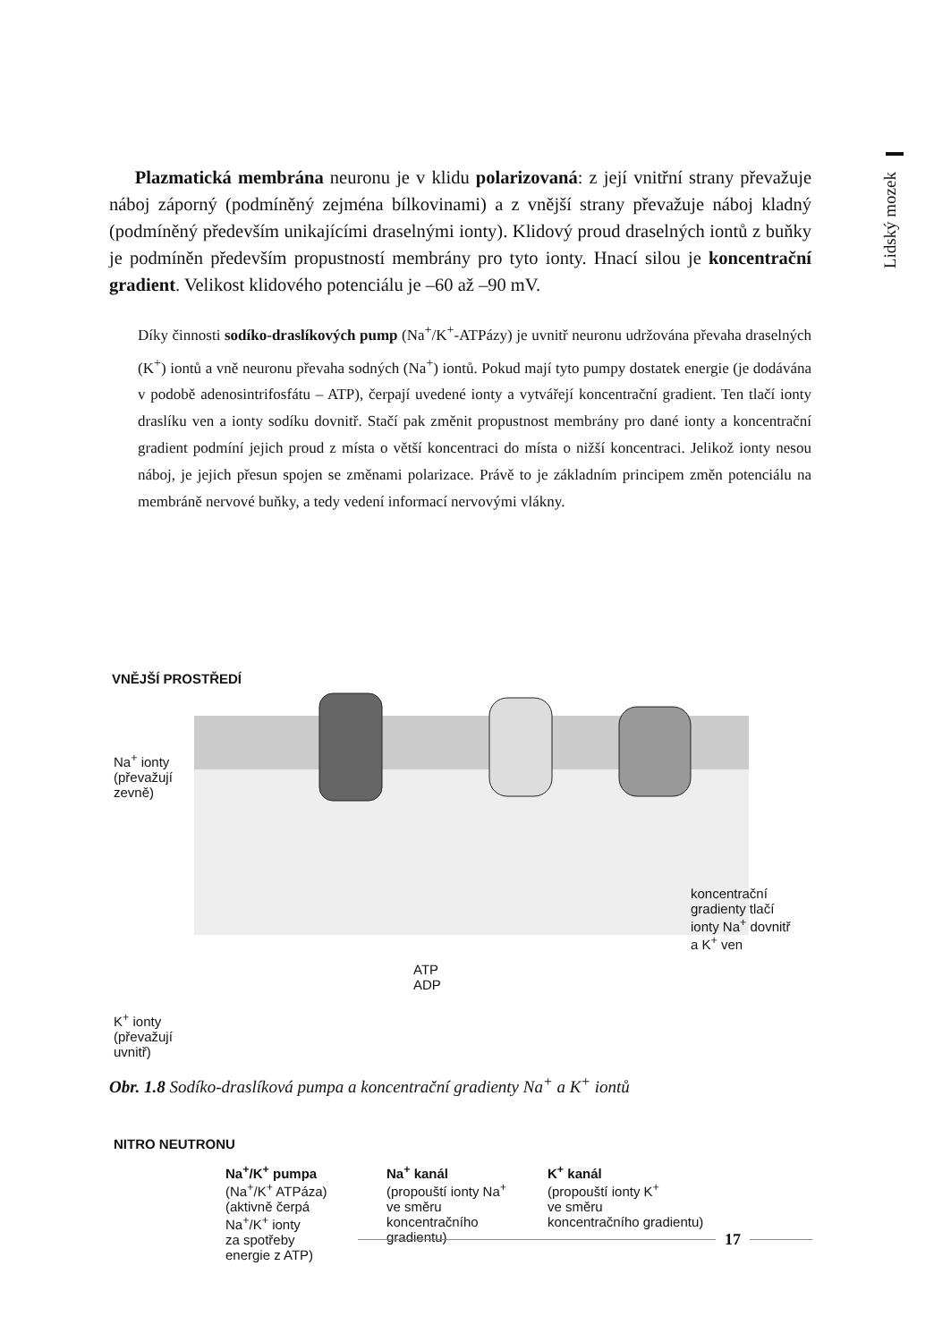Lidský mozek
Plazmatická membrána neuronu je v klidu polarizovaná: z její vnitřní strany převažuje náboj záporný (podmíněný zejména bílkovinami) a z vnější strany převažuje náboj kladný (podmíněný především unikajícími draselnými ionty). Klidový proud draselných iontů z buňky je podmíněn především propustností membrány pro tyto ionty. Hnací silou je koncentrační gradient. Velikost klidového potenciálu je –60 až –90 mV.
Díky činnosti sodíko-draslíkových pump (Na<sup>+</sup>/K<sup>+</sup>-ATPázy) je uvnitř neuronu udržována převaha draselných (K<sup>+</sup>) iontů a vně neuronu převaha sodných (Na<sup>+</sup>) iontů. Pokud mají tyto pumpy dostatek energie (je dodávána v podobě adenosintrifosfátu – ATP), čerpají uvedené ionty a vytvářejí koncentrační gradient. Ten tlačí ionty draslíku ven a ionty sodíku dovnitř. Stačí pak změnit propustnost membrány pro dané ionty a koncentrační gradient podmíní jejich proud z místa o větší koncentraci do místa o nižší koncentraci. Jelikož ionty nesou náboj, je jejich přesun spojen se změnami polarizace. Právě to je základním principem změn potenciálu na membráně nervové buňky, a tedy vedení informací nervovými vlákny.
VNĚJŠÍ PROSTŘEDÍ
Na<sup>+</sup> ionty
(převažují
zevně)
K<sup>+</sup> ionty
(převažují
uvnitř)
ATP
ADP
koncentrační
gradienty tlačí
ionty Na<sup>+</sup> dovnitř
a K<sup>+</sup> ven
NITRO NEUTRONU
Na<sup>+</sup>/K<sup>+</sup> pumpa
(Na<sup>+</sup>/K<sup>+</sup> ATPáza)
(aktivně čerpá
Na<sup>+</sup>/K<sup>+</sup> ionty
za spotřeby
energie z ATP)
Na<sup>+</sup> kanál
(propouští ionty Na<sup>+</sup>
ve směru
koncentračního
gradientu)
K<sup>+</sup> kanál
(propouští ionty K<sup>+</sup>
ve směru
koncentračního gradientu)
Obr. 1.8 Sodíko-draslíková pumpa a koncentrační gradienty Na<sup>+</sup> a K<sup>+</sup> iontů
17